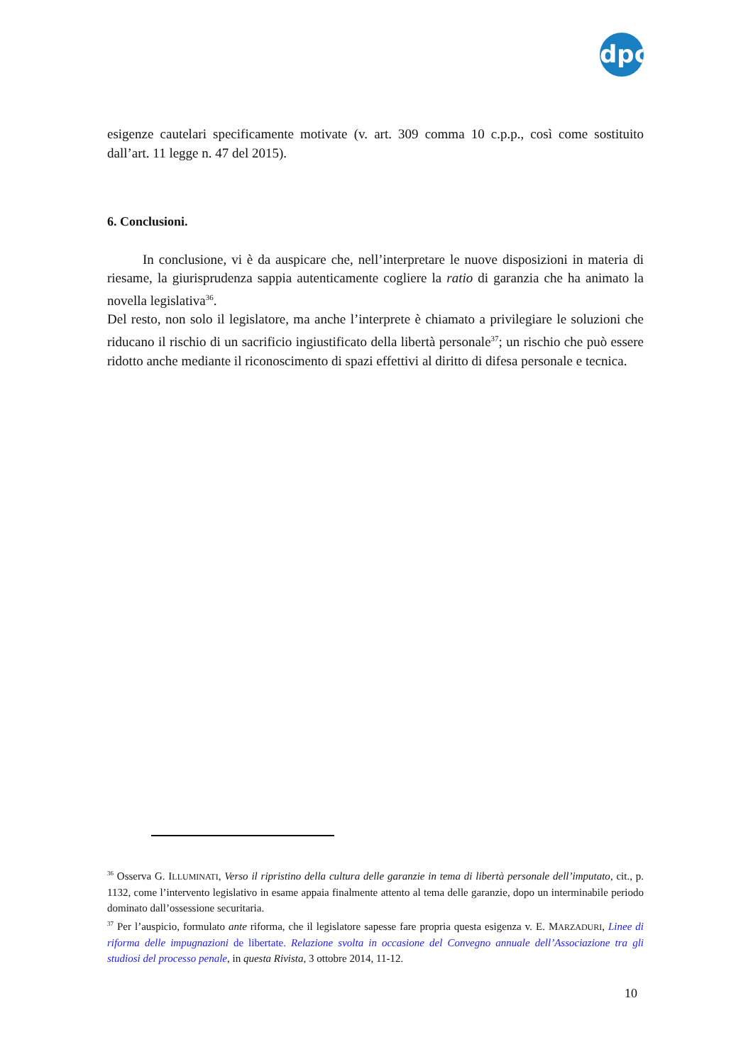dpc
esigenze cautelari specificamente motivate (v. art. 309 comma 10 c.p.p., così come sostituito dall’art. 11 legge n. 47 del 2015).
6. Conclusioni.
In conclusione, vi è da auspicare che, nell’interpretare le nuove disposizioni in materia di riesame, la giurisprudenza sappia autenticamente cogliere la ratio di garanzia che ha animato la novella legislativa<sup>36</sup>.
Del resto, non solo il legislatore, ma anche l’interprete è chiamato a privilegiare le soluzioni che riducano il rischio di un sacrificio ingiustificato della libertà personale<sup>37</sup>; un rischio che può essere ridotto anche mediante il riconoscimento di spazi effettivi al diritto di difesa personale e tecnica.
<sup>36</sup> Osserva G. ILLUMINATI, Verso il ripristino della cultura delle garanzie in tema di libertà personale dell’imputato, cit., p. 1132, come l’intervento legislativo in esame appaia finalmente attento al tema delle garanzie, dopo un interminabile periodo dominato dall’ossessione securitaria.
<sup>37</sup> Per l’auspicio, formulato ante riforma, che il legislatore sapesse fare propria questa esigenza v. E. MARZADURI, Linee di riforma delle impugnazioni de libertate. Relazione svolta in occasione del Convegno annuale dell’Associazione tra gli studiosi del processo penale, in questa Rivista, 3 ottobre 2014, 11-12.
10